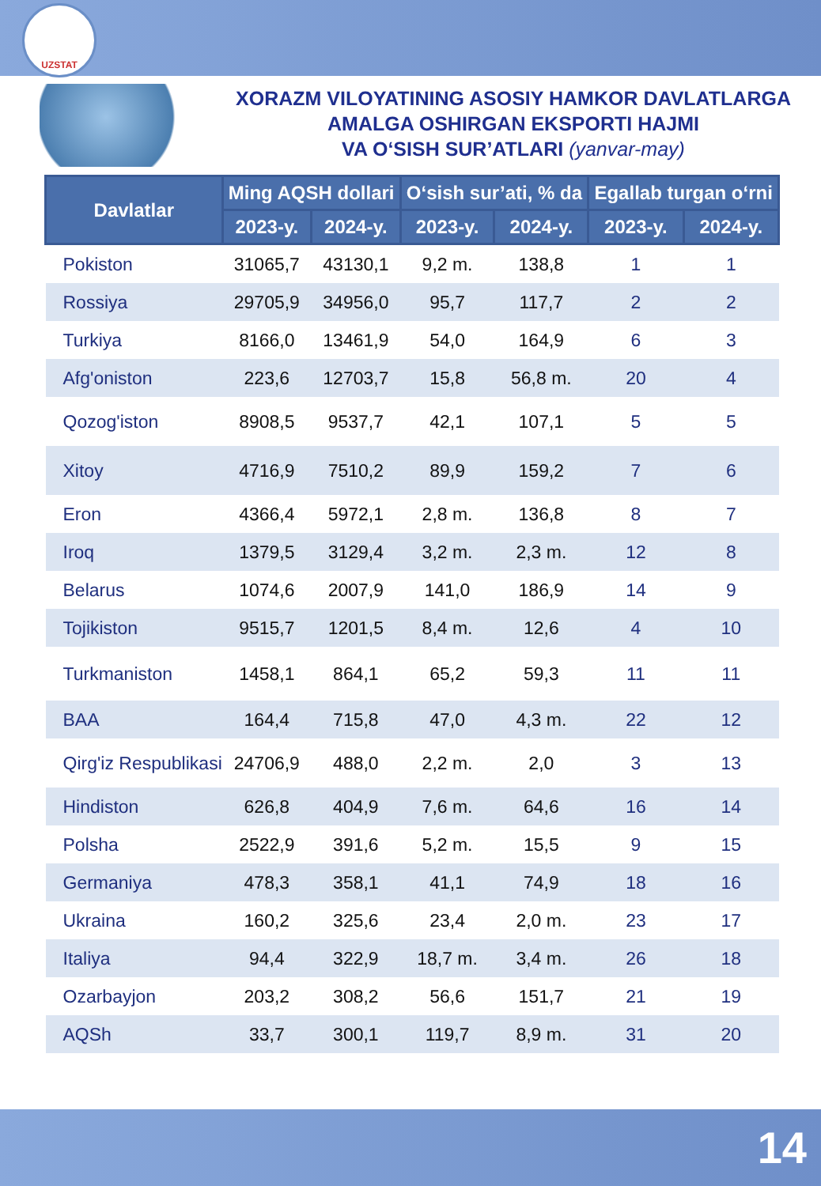UZSTAT
XORAZM VILOYATINING ASOSIY HAMKOR DAVLATLARGA
AMALGA OSHIRGAN EKSPORTI HAJMI
VA O‘SISH SUR’ATLARI (yanvar-may)
| Davlatlar | Ming AQSH dollari | | O‘sish sur’ati, % da | | Egallab turgan o‘rni | |
| --- | --- | --- | --- | --- | --- | --- |
| | 2023-y. | 2024-y. | 2023-y. | 2024-y. | 2023-y. | 2024-y. |
| Pokiston | 31065,7 | 43130,1 | 9,2 m. | 138,8 | 1 | 1 |
| Rossiya | 29705,9 | 34956,0 | 95,7 | 117,7 | 2 | 2 |
| Turkiya | 8166,0 | 13461,9 | 54,0 | 164,9 | 6 | 3 |
| Afg'oniston | 223,6 | 12703,7 | 15,8 | 56,8 m. | 20 | 4 |
| Qozog'iston | 8908,5 | 9537,7 | 42,1 | 107,1 | 5 | 5 |
| Xitoy | 4716,9 | 7510,2 | 89,9 | 159,2 | 7 | 6 |
| Eron | 4366,4 | 5972,1 | 2,8 m. | 136,8 | 8 | 7 |
| Iroq | 1379,5 | 3129,4 | 3,2 m. | 2,3 m. | 12 | 8 |
| Belarus | 1074,6 | 2007,9 | 141,0 | 186,9 | 14 | 9 |
| Tojikiston | 9515,7 | 1201,5 | 8,4 m. | 12,6 | 4 | 10 |
| Turkmaniston | 1458,1 | 864,1 | 65,2 | 59,3 | 11 | 11 |
| BAA | 164,4 | 715,8 | 47,0 | 4,3 m. | 22 | 12 |
| Qirg'iz Respublikasi | 24706,9 | 488,0 | 2,2 m. | 2,0 | 3 | 13 |
| Hindiston | 626,8 | 404,9 | 7,6 m. | 64,6 | 16 | 14 |
| Polsha | 2522,9 | 391,6 | 5,2 m. | 15,5 | 9 | 15 |
| Germaniya | 478,3 | 358,1 | 41,1 | 74,9 | 18 | 16 |
| Ukraina | 160,2 | 325,6 | 23,4 | 2,0 m. | 23 | 17 |
| Italiya | 94,4 | 322,9 | 18,7 m. | 3,4 m. | 26 | 18 |
| Ozarbayjon | 203,2 | 308,2 | 56,6 | 151,7 | 21 | 19 |
| AQSh | 33,7 | 300,1 | 119,7 | 8,9 m. | 31 | 20 |
14